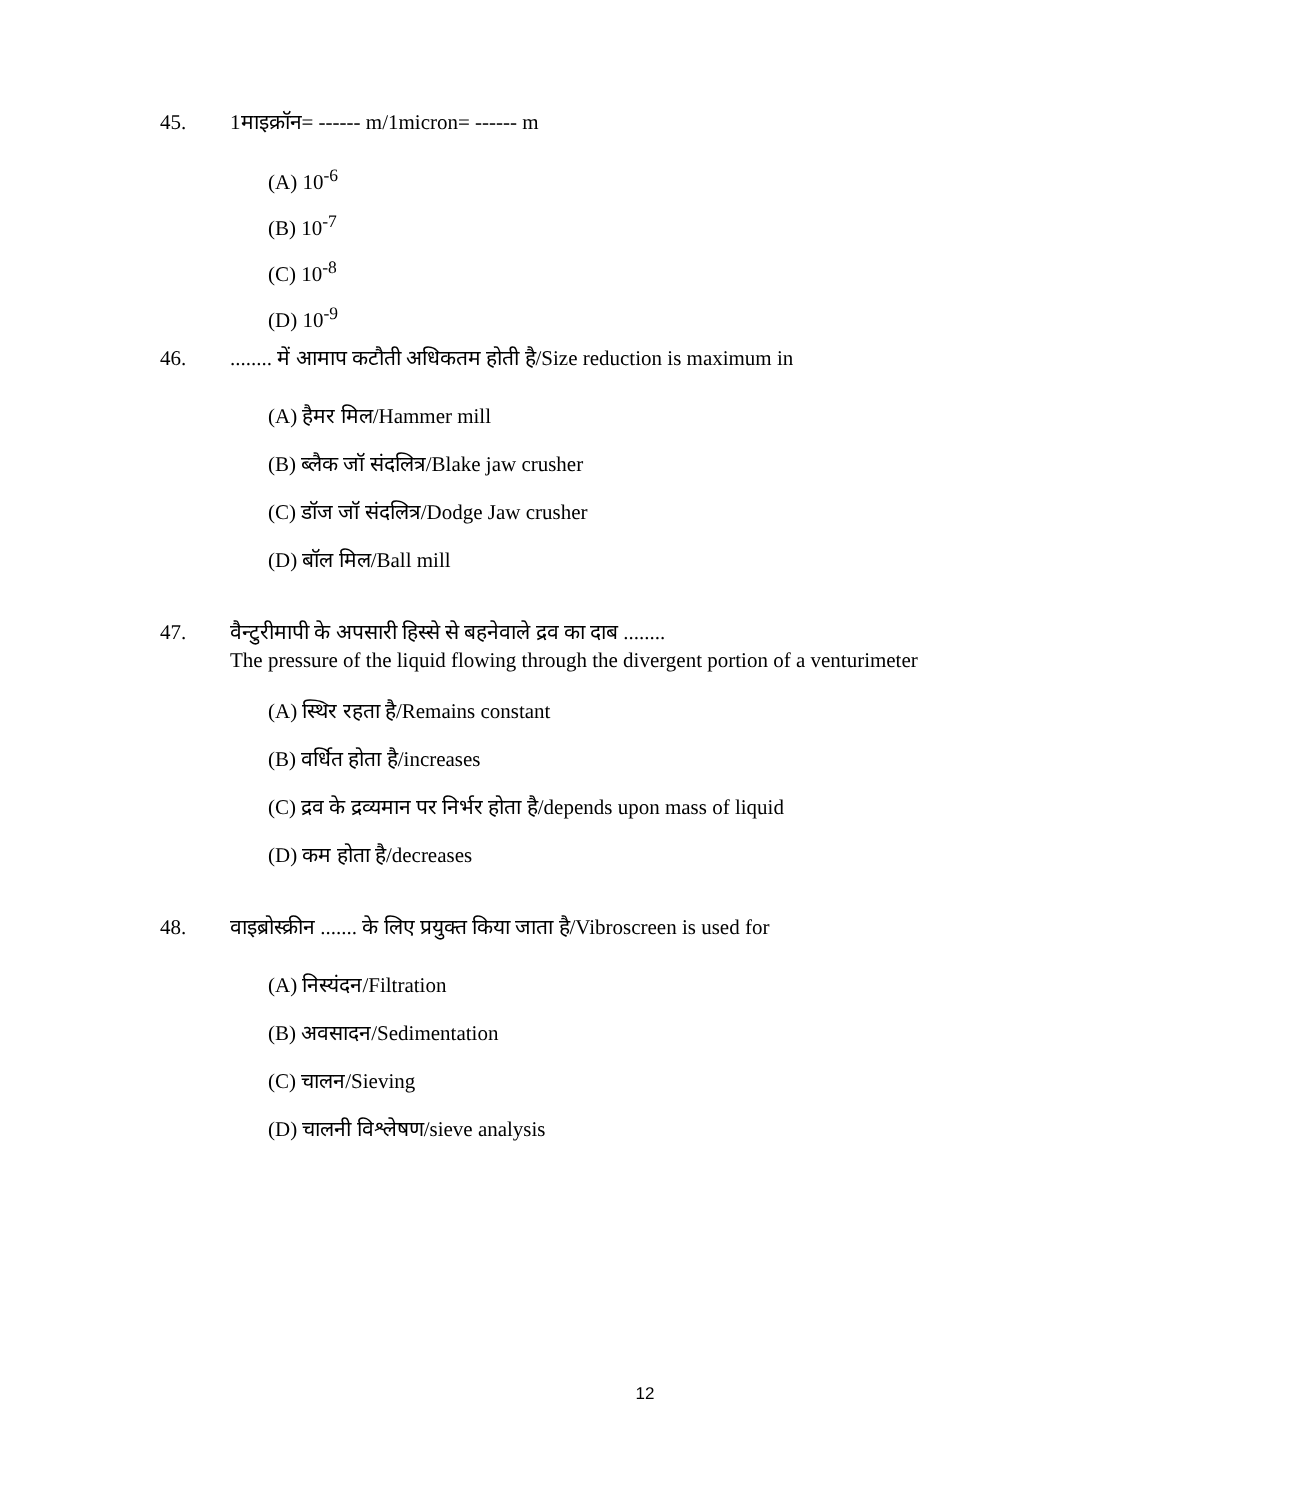45. 1माइक्रॉन= ------ m/1micron= ------ m
(A) 10<sup>-6</sup>
(B) 10<sup>-7</sup>
(C) 10<sup>-8</sup>
(D) 10<sup>-9</sup>
46......... में आमाप कटौती अधिकतम होती है/Size reduction is maximum in
(A) हैमर मिल/Hammer mill
(B) ब्लैक जॉ संदलित्र/Blake jaw crusher
(C) डॉज जॉ संदलित्र/Dodge Jaw crusher
(D) बॉल मिल/Ball mill
47. वैन्टुरीमापी के अपसारी हिस्से से बहनेवाले द्रव का दाब ........
The pressure of the liquid flowing through the divergent portion of a venturimeter
(A) स्थिर रहता है/Remains constant
(B) वर्धित होता है/increases
(C) द्रव के द्रव्यमान पर निर्भर होता है/depends upon mass of liquid
(D) कम होता है/decreases
48. वाइब्रोस्क्रीन ....... के लिए प्रयुक्त किया जाता है/Vibroscreen is used for
(A) निस्यंदन/Filtration
(B) अवसादन/Sedimentation
(C) चालन/Sieving
(D) चालनी विश्लेषण/sieve analysis
12